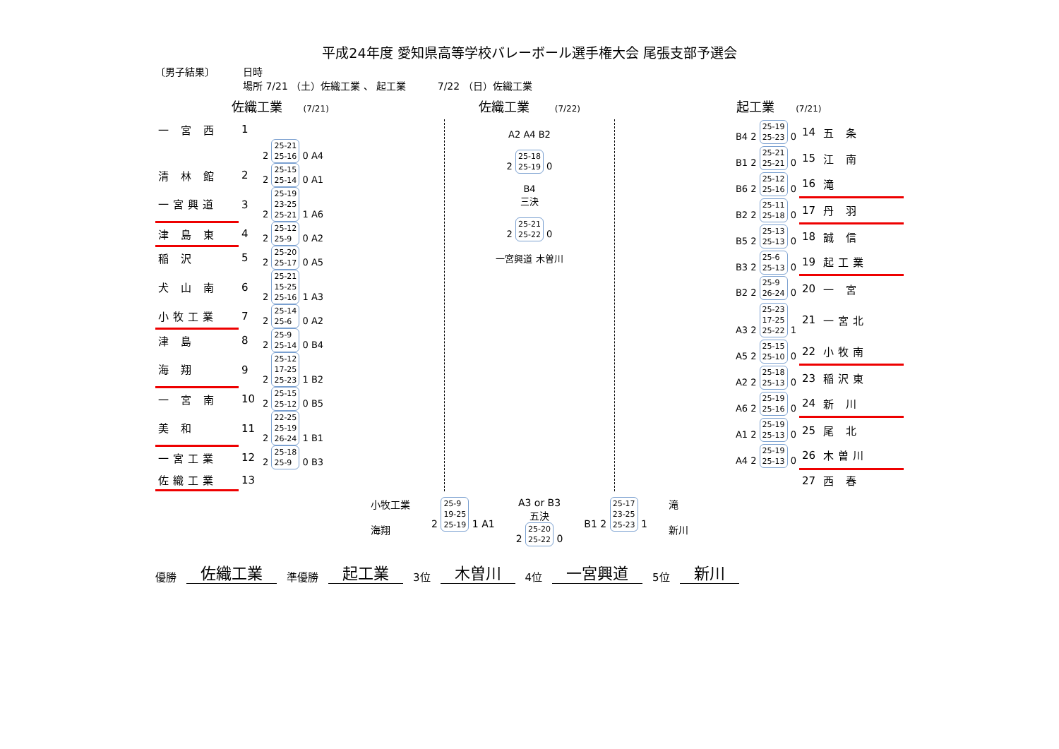平成24年度 愛知県高等学校バレーボール選手権大会 尾張支部予選会
〔男子結果〕
日時 場所 7/21 （土）佐織工業 、 起工業 7/22 （日）佐織工業
佐織工業 (7/21)
佐織工業 (7/22)
起工業 (7/21)
| 一 宮 西 | 1 | |
| | | 2 25-21 25-16 0 A4 |
| 清 林 館 | 2 | 2 25-15 25-14 0 A1 |
| 一宮興道 | 3 | 2 25-19 23-25 25-21 1 A6 |
| 津 島 東 | 4 | 2 25-12 25-9 0 A2 |
| 稲 沢 | 5 | 2 25-20 25-17 0 A5 |
| 犬 山 南 | 6 | 2 25-21 15-25 25-16 1 A3 |
| 小牧工業 | 7 | 2 25-14 25-6 0 A2 |
| 津 島 | 8 | 2 25-9 25-14 0 B4 |
| 海 翔 | 9 | 2 25-12 17-25 25-23 1 B2 |
| 一 宮 南 | 10 | 2 25-15 25-12 0 B5 |
| 美 和 | 11 | 2 22-25 25-19 26-24 1 B1 |
| 一宮工業 | 12 | 2 25-18 25-9 0 B3 |
| 佐織工業 | 13 | |
A2 A4 B2
2 25-18
25-19 0
B4
三決
2 25-21
25-22 0
一宮興道 木曽川
| B4 2 25-19 25-23 0 | 14 | 五 条 |
| B1 2 25-21 25-21 0 | 15 | 江 南 |
| B6 2 25-12 25-16 0 | 16 | 滝 |
| B2 2 25-11 25-18 0 | 17 | 丹 羽 |
| B5 2 25-13 25-13 0 | 18 | 誠 信 |
| B3 2 25-6 25-13 0 | 19 | 起工業 |
| B2 2 25-9 26-24 0 | 20 | 一 宮 |
| A3 2 25-23 17-25 25-22 1 | 21 | 一宮北 |
| A5 2 25-15 25-10 0 | 22 | 小牧南 |
| A2 2 25-18 25-13 0 | 23 | 稲沢東 |
| A6 2 25-19 25-16 0 | 24 | 新 川 |
| A1 2 25-19 25-13 0 | 25 | 尾 北 |
| A4 2 25-19 25-13 0 | 26 | 木曽川 |
| | 27 | 西 春 |
小牧工業
海翔
2 25-9
19-25
25-19 1 A1
A3 or B3
五決
2 25-20
25-22 0
B1 2 25-17
23-25
25-23 1
滝
新川
優勝 佐織工業 準優勝 起工業 3位 木曽川 4位 一宮興道 5位 新川